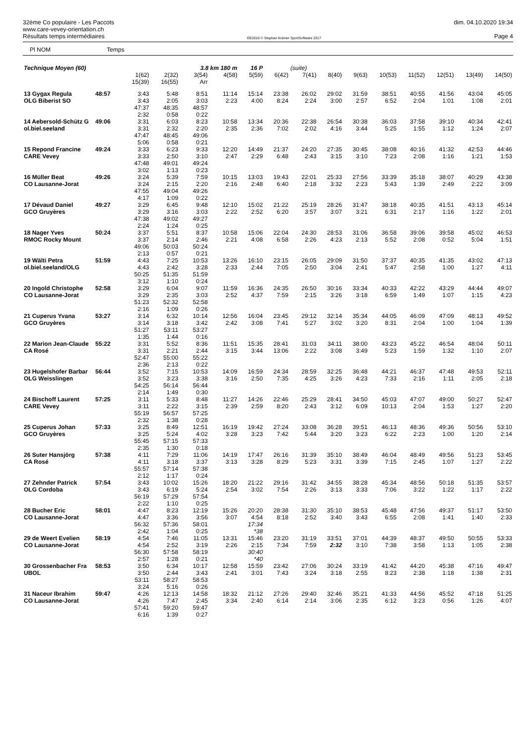32ème Co populaire - Les Paccots
www.care-vevey-orientation.ch
Résultats temps intermédiaires
OE2010 © Stephan Krämer SportSoftware 2017
dim. 04.10.2020 19:34
Page 4
Pl NOM Temps
| Technique Moyen (60) | | | | 3.8 km 180 m | | 16 P | | (suite) | | | | | | | |
| | | 1(62) 15(39) | 2(32) 16(55) | 3(54) Arr | 4(58) | 5(59) | 6(42) | 7(41) | 8(40) | 9(63) | 10(53) | 11(52) | 12(51) | 13(49) | 14(50) |
| 13 Gygax Regula OLG Biberist SO | 48:57 | 3:43 3:43 47:37 2:32 | 5:48 2:05 48:35 0:58 | 8:51 3:03 48:57 0:22 | 11:14 2:23 | 15:14 4:00 | 23:38 8:24 | 26:02 2:24 | 29:02 3:00 | 31:59 2:57 | 38:51 6:52 | 40:55 2:04 | 41:56 1:01 | 43:04 1:08 | 45:05 2:01 |
| 14 Aebersold-Schütz G ol.biel.seeland | 49:06 | 3:31 3:31 47:47 5:06 | 6:03 2:32 48:45 0:58 | 8:23 2:20 49:06 0:21 | 10:58 2:35 | 13:34 2:36 | 20:36 7:02 | 22:38 2:02 | 26:54 4:16 | 30:38 3:44 | 36:03 5:25 | 37:58 1:55 | 39:10 1:12 | 40:34 1:24 | 42:41 2:07 |
| 15 Repond Francine CARE Vevey | 49:24 | 3:33 3:33 47:48 3:02 | 6:23 2:50 49:01 1:13 | 9:33 3:10 49:24 0:23 | 12:20 2:47 | 14:49 2:29 | 21:37 6:48 | 24:20 2:43 | 27:35 3:15 | 30:45 3:10 | 38:08 7:23 | 40:16 2:08 | 41:32 1:16 | 42:53 1:21 | 44:46 1:53 |
| 16 Müller Beat CO Lausanne-Jorat | 49:26 | 3:24 3:24 47:55 4:17 | 5:39 2:15 49:04 1:09 | 7:59 2:20 49:26 0:22 | 10:15 2:16 | 13:03 2:48 | 19:43 6:40 | 22:01 2:18 | 25:33 3:32 | 27:56 2:23 | 33:39 5:43 | 35:18 1:39 | 38:07 2:49 | 40:29 2:22 | 43:38 3:09 |
| 17 Dévaud Daniel GCO Gruyères | 49:27 | 3:29 3:29 47:38 2:24 | 6:45 3:16 49:02 1:24 | 9:48 3:03 49:27 0:25 | 12:10 2:22 | 15:02 2:52 | 21:22 6:20 | 25:19 3:57 | 28:26 3:07 | 31:47 3:21 | 38:18 6:31 | 40:35 2:17 | 41:51 1:16 | 43:13 1:22 | 45:14 2:01 |
| 18 Nager Yves RMOC Rocky Mount | 50:24 | 3:37 3:37 49:06 2:13 | 5:51 2:14 50:03 0:57 | 8:37 2:46 50:24 0:21 | 10:58 2:21 | 15:06 4:08 | 22:04 6:58 | 24:30 2:26 | 28:53 4:23 | 31:06 2:13 | 36:58 5:52 | 39:06 2:08 | 39:58 0:52 | 45:02 5:04 | 46:53 1:51 |
| 19 Wälti Petra ol.biel.seeland/OLG | 51:59 | 4:43 4:43 50:25 3:12 | 7:25 2:42 51:35 1:10 | 10:53 3:28 51:59 0:24 | 13:26 2:33 | 16:10 2:44 | 23:15 7:05 | 26:05 2:50 | 29:09 3:04 | 31:50 2:41 | 37:37 5:47 | 40:35 2:58 | 41:35 1:00 | 43:02 1:27 | 47:13 4:11 |
| 20 Ingold Christophe CO Lausanne-Jorat | 52:58 | 3:29 3:29 51:23 2:16 | 6:04 2:35 52:32 1:09 | 9:07 3:03 52:58 0:26 | 11:59 2:52 | 16:36 4:37 | 24:35 7:59 | 26:50 2:15 | 30:16 3:26 | 33:34 3:18 | 40:33 6:59 | 42:22 1:49 | 43:29 1:07 | 44:44 1:15 | 49:07 4:23 |
| 21 Cuperus Yvana GCO Gruyères | 53:27 | 3:14 3:14 51:27 1:35 | 6:32 3:18 53:11 1:44 | 10:14 3:42 53:27 0:16 | 12:56 2:42 | 16:04 3:08 | 23:45 7:41 | 29:12 5:27 | 32:14 3:02 | 35:34 3:20 | 44:05 8:31 | 46:09 2:04 | 47:09 1:00 | 48:13 1:04 | 49:52 1:39 |
| 22 Marion Jean-Claude CA Rosé | 55:22 | 3:31 3:31 52:47 2:36 | 5:52 2:21 55:00 2:13 | 8:36 2:44 55:22 0:22 | 11:51 3:15 | 15:35 3:44 | 28:41 13:06 | 31:03 2:22 | 34:11 3:08 | 38:00 3:49 | 43:23 5:23 | 45:22 1:59 | 46:54 1:32 | 48:04 1:10 | 50:11 2:07 |
| 23 Hugelshofer Barbar OLG Weisslingen | 56:44 | 3:52 3:52 54:25 2:14 | 7:15 3:23 56:14 1:49 | 10:53 3:38 56:44 0:30 | 14:09 3:16 | 16:59 2:50 | 24:34 7:35 | 28:59 4:25 | 32:25 3:26 | 36:48 4:23 | 44:21 7:33 | 46:37 2:16 | 47:48 1:11 | 49:53 2:05 | 52:11 2:18 |
| 24 Bischoff Laurent CARE Vevey | 57:25 | 3:11 3:11 55:19 2:32 | 5:33 2:22 56:57 1:38 | 8:48 3:15 57:25 0:28 | 11:27 2:39 | 14:26 2:59 | 22:46 8:20 | 25:29 2:43 | 28:41 3:12 | 34:50 6:09 | 45:03 10:13 | 47:07 2:04 | 49:00 1:53 | 50:27 1:27 | 52:47 2:20 |
| 25 Cuperus Johan GCO Gruyères | 57:33 | 3:25 3:25 55:45 2:35 | 8:49 5:24 57:15 1:30 | 12:51 4:02 57:33 0:18 | 16:19 3:28 | 19:42 3:23 | 27:24 7:42 | 33:08 5:44 | 36:28 3:20 | 39:51 3:23 | 46:13 6:22 | 48:36 2:23 | 49:36 1:00 | 50:56 1:20 | 53:10 2:14 |
| 26 Suter Hansjörg CA Rosé | 57:38 | 4:11 4:11 55:57 2:12 | 7:29 3:18 57:14 1:17 | 11:06 3:37 57:38 0:24 | 14:19 3:13 | 17:47 3:28 | 26:16 8:29 | 31:39 5:23 | 35:10 3:31 | 38:49 3:39 | 46:04 7:15 | 48:49 2:45 | 49:56 1:07 | 51:23 1:27 | 53:45 2:22 |
| 27 Zehnder Patrick OLG Cordoba | 57:54 | 3:43 3:43 56:19 2:22 | 10:02 6:19 57:29 1:10 | 15:26 5:24 57:54 0:25 | 18:20 2:54 | 21:22 3:02 | 29:16 7:54 | 31:42 2:26 | 34:55 3:13 | 38:28 3:33 | 45:34 7:06 | 48:56 3:22 | 50:18 1:22 | 51:35 1:17 | 53:57 2:22 |
| 28 Bucher Eric CO Lausanne-Jorat | 58:01 | 4:47 4:47 56:32 2:42 | 8:23 3:36 57:36 1:04 | 12:19 3:56 58:01 0:25 | 15:26 3:07 | 20:20 4:54 17:34 *38 | 28:38 8:18 | 31:30 2:52 | 35:10 3:40 | 38:53 3:43 | 45:48 6:55 | 47:56 2:08 | 49:37 1:41 | 51:17 1:40 | 53:50 2:33 |
| 29 de Weert Evelien CO Lausanne-Jorat | 58:19 | 4:54 4:54 56:30 2:57 | 7:46 2:52 57:58 1:28 | 11:05 3:19 58:19 0:21 | 13:31 2:26 | 15:46 2:15 30:40 *40 | 23:20 7:34 | 31:19 7:59 | 33:51 2:32 | 37:01 3:10 | 44:39 7:38 | 48:37 3:58 | 49:50 1:13 | 50:55 1:05 | 53:33 2:38 |
| 30 Grossenbacher Fra UBOL | 58:53 | 3:50 3:50 53:11 3:24 | 6:34 2:44 58:27 5:16 | 10:17 3:43 58:53 0:26 | 12:58 2:41 | 15:59 3:01 | 23:42 7:43 | 27:06 3:24 | 30:24 3:18 | 33:19 2:55 | 41:42 8:23 | 44:20 2:38 | 45:38 1:18 | 47:16 1:38 | 49:47 2:31 |
| 31 Naceur Ibrahim CO Lausanne-Jorat | 59:47 | 4:26 4:26 57:41 6:16 | 12:13 7:47 59:20 1:39 | 14:58 2:45 59:47 0:27 | 18:32 3:34 | 21:12 2:40 | 27:26 6:14 | 29:40 2:14 | 32:46 3:06 | 35:21 2:35 | 41:33 6:12 | 44:56 3:23 | 45:52 0:56 | 47:18 1:26 | 51:25 4:07 |